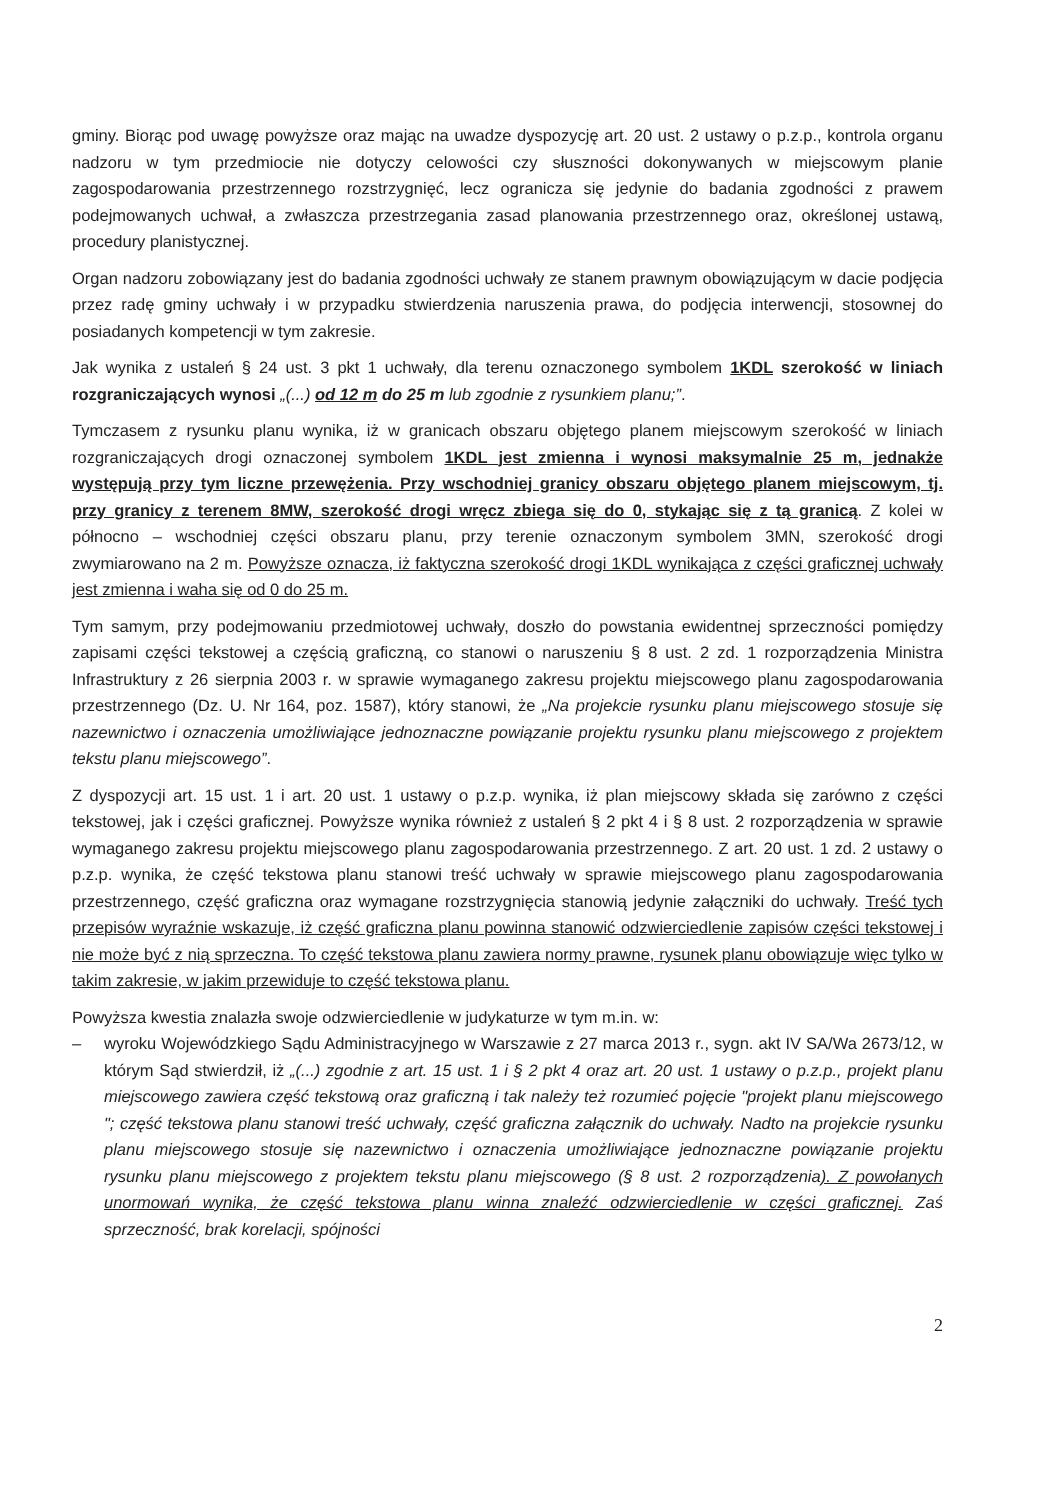gminy. Biorąc pod uwagę powyższe oraz mając na uwadze dyspozycję art. 20 ust. 2 ustawy o p.z.p., kontrola organu nadzoru w tym przedmiocie nie dotyczy celowości czy słuszności dokonywanych w miejscowym planie zagospodarowania przestrzennego rozstrzygnięć, lecz ogranicza się jedynie do badania zgodności z prawem podejmowanych uchwał, a zwłaszcza przestrzegania zasad planowania przestrzennego oraz, określonej ustawą, procedury planistycznej.
Organ nadzoru zobowiązany jest do badania zgodności uchwały ze stanem prawnym obowiązującym w dacie podjęcia przez radę gminy uchwały i w przypadku stwierdzenia naruszenia prawa, do podjęcia interwencji, stosownej do posiadanych kompetencji w tym zakresie.
Jak wynika z ustaleń § 24 ust. 3 pkt 1 uchwały, dla terenu oznaczonego symbolem 1KDL szerokość w liniach rozgraniczających wynosi „(...) od 12 m do 25 m lub zgodnie z rysunkiem planu;”.
Tymczasem z rysunku planu wynika, iż w granicach obszaru objętego planem miejscowym szerokość w liniach rozgraniczających drogi oznaczonej symbolem 1KDL jest zmienna i wynosi maksymalnie 25 m, jednakże występują przy tym liczne przewężenia. Przy wschodniej granicy obszaru objętego planem miejscowym, tj. przy granicy z terenem 8MW, szerokość drogi wręcz zbiega się do 0, stykając się z tą granicą. Z kolei w północno – wschodniej części obszaru planu, przy terenie oznaczonym symbolem 3MN, szerokość drogi zwymiarowano na 2 m. Powyższe oznacza, iż faktyczna szerokość drogi 1KDL wynikająca z części graficznej uchwały jest zmienna i waha się od 0 do 25 m.
Tym samym, przy podejmowaniu przedmiotowej uchwały, doszło do powstania ewidentnej sprzeczności pomiędzy zapisami części tekstowej a częścią graficzną, co stanowi o naruszeniu § 8 ust. 2 zd. 1 rozporządzenia Ministra Infrastruktury z 26 sierpnia 2003 r. w sprawie wymaganego zakresu projektu miejscowego planu zagospodarowania przestrzennego (Dz. U. Nr 164, poz. 1587), który stanowi, że „Na projekcie rysunku planu miejscowego stosuje się nazewnictwo i oznaczenia umożliwiające jednoznaczne powiązanie projektu rysunku planu miejscowego z projektem tekstu planu miejscowego”.
Z dyspozycji art. 15 ust. 1 i art. 20 ust. 1 ustawy o p.z.p. wynika, iż plan miejscowy składa się zarówno z części tekstowej, jak i części graficznej. Powyższe wynika również z ustaleń § 2 pkt 4 i § 8 ust. 2 rozporządzenia w sprawie wymaganego zakresu projektu miejscowego planu zagospodarowania przestrzennego. Z art. 20 ust. 1 zd. 2 ustawy o p.z.p. wynika, że część tekstowa planu stanowi treść uchwały w sprawie miejscowego planu zagospodarowania przestrzennego, część graficzna oraz wymagane rozstrzygnięcia stanowią jedynie załączniki do uchwały. Treść tych przepisów wyraźnie wskazuje, iż część graficzna planu powinna stanowić odzwierciedlenie zapisów części tekstowej i nie może być z nią sprzeczna. To część tekstowa planu zawiera normy prawne, rysunek planu obowiązuje więc tylko w takim zakresie, w jakim przewiduje to część tekstowa planu.
Powyższa kwestia znalazła swoje odzwierciedlenie w judykaturze w tym m.in. w:
– wyroku Wojewódzkiego Sądu Administracyjnego w Warszawie z 27 marca 2013 r., sygn. akt IV SA/Wa 2673/12, w którym Sąd stwierdził, iż „(...) zgodnie z art. 15 ust. 1 i § 2 pkt 4 oraz art. 20 ust. 1 ustawy o p.z.p., projekt planu miejscowego zawiera część tekstową oraz graficzną i tak należy też rozumieć pojęcie "projekt planu miejscowego "; część tekstowa planu stanowi treść uchwały, część graficzna załącznik do uchwały. Nadto na projekcie rysunku planu miejscowego stosuje się nazewnictwo i oznaczenia umożliwiające jednoznaczne powiązanie projektu rysunku planu miejscowego z projektem tekstu planu miejscowego (§ 8 ust. 2 rozporządzenia). Z powołanych unormowań wynika, że część tekstowa planu winna znaleźć odzwierciedlenie w części graficznej. Zaś sprzeczność, brak korelacji, spójności
2